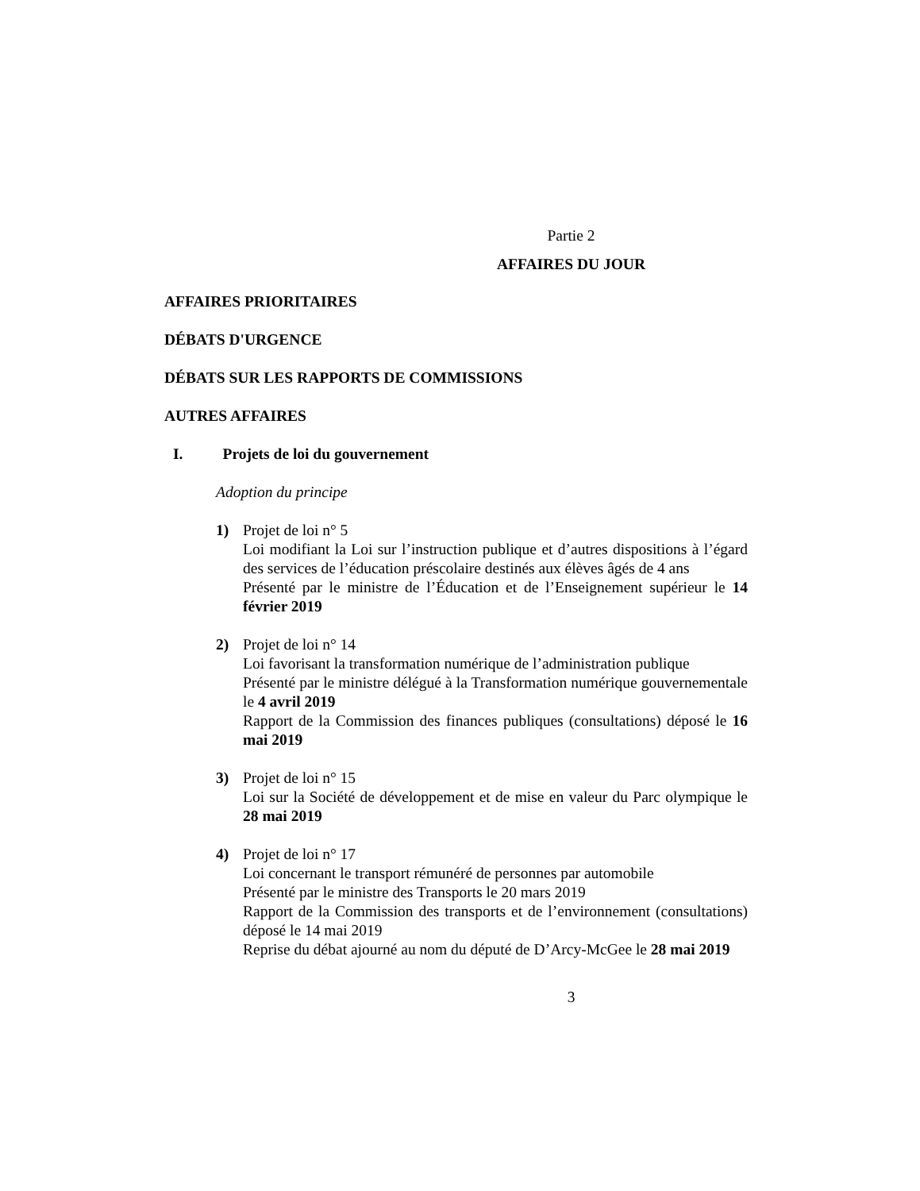Partie 2
AFFAIRES DU JOUR
AFFAIRES PRIORITAIRES
DÉBATS D'URGENCE
DÉBATS SUR LES RAPPORTS DE COMMISSIONS
AUTRES AFFAIRES
I. Projets de loi du gouvernement
Adoption du principe
1) Projet de loi n° 5
Loi modifiant la Loi sur l’instruction publique et d’autres dispositions à l’égard des services de l’éducation préscolaire destinés aux élèves âgés de 4 ans
Présenté par le ministre de l’Éducation et de l’Enseignement supérieur le 14 février 2019
2) Projet de loi n° 14
Loi favorisant la transformation numérique de l’administration publique
Présenté par le ministre délégué à la Transformation numérique gouvernementale le 4 avril 2019
Rapport de la Commission des finances publiques (consultations) déposé le 16 mai 2019
3) Projet de loi n° 15
Loi sur la Société de développement et de mise en valeur du Parc olympique le 28 mai 2019
4) Projet de loi n° 17
Loi concernant le transport rémunéré de personnes par automobile
Présenté par le ministre des Transports le 20 mars 2019
Rapport de la Commission des transports et de l’environnement (consultations) déposé le 14 mai 2019
Reprise du débat ajourné au nom du député de D’Arcy-McGee le 28 mai 2019
3